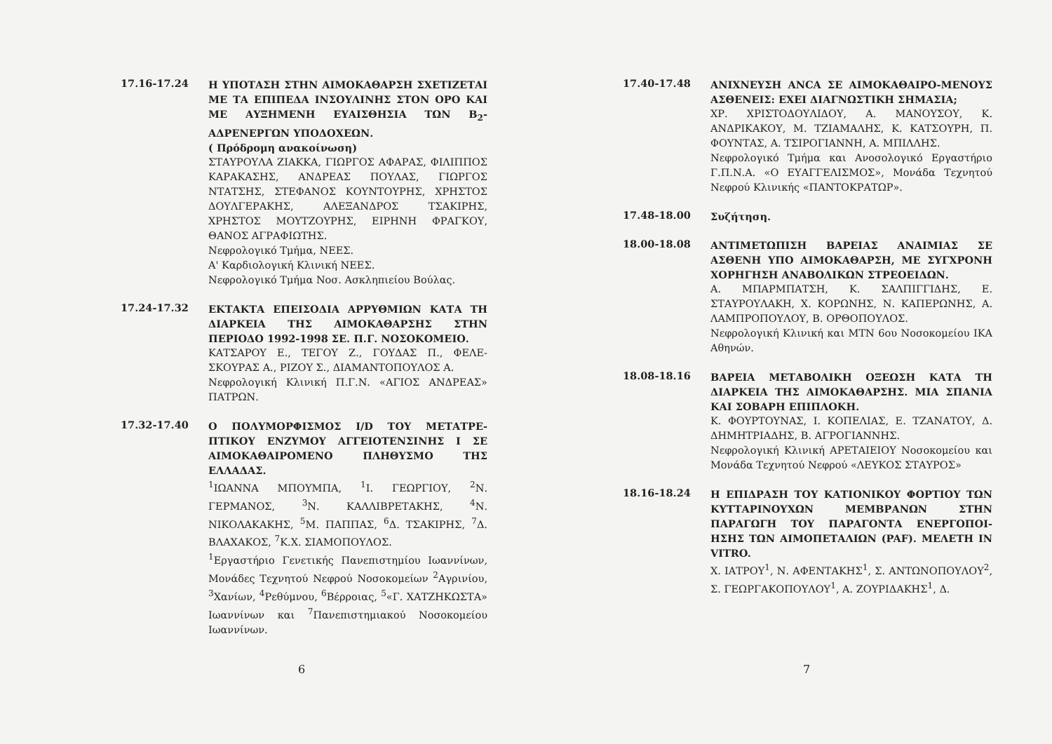17.16-17.24
Η ΥΠΟΤΑΣΗ ΣΤΗΝ ΑΙΜΟΚΑΘΑΡΣΗ ΣΧΕΤΙΖΕΤΑΙ ΜΕ ΤΑ ΕΠΙΠΕΔΑ ΙΝΣΟΥΛΙΝΗΣ ΣΤΟΝ ΟΡΟ ΚΑΙ ΜΕ ΑΥΞΗΜΕΝΗ ΕΥΑΙΣΘΗΣΙΑ ΤΩΝ Β<sub>2</sub>-ΑΔΡΕΝΕΡΓΩΝ ΥΠΟΔΟΧΕΩΝ.
( Πρόδρομη ανακοίνωση)
ΣΤΑΥΡΟΥΛΑ ΖΙΑΚΚΑ, ΓΙΩΡΓΟΣ ΑΦΑΡΑΣ, ΦΙΛΙΠΠΟΣ ΚΑΡΑΚΑΣΗΣ, ΑΝΔΡΕΑΣ ΠΟΥΛΑΣ, ΓΙΩΡΓΟΣ ΝΤΑΤΣΗΣ, ΣΤΕΦΑΝΟΣ ΚΟΥΝΤΟΥΡΗΣ, ΧΡΗΣΤΟΣ ΔΟΥΛΓΕΡΑΚΗΣ, ΑΛΕΞΑΝΔΡΟΣ ΤΣΑΚΙΡΗΣ, ΧΡΗΣΤΟΣ ΜΟΥΤΖΟΥΡΗΣ, ΕΙΡΗΝΗ ΦΡΑΓΚΟΥ, ΘΑΝΟΣ ΑΓΡΑΦΙΩΤΗΣ.
Νεφρολογικό Τμήμα, ΝΕΕΣ.
Α' Καρδιολογική Κλινική ΝΕΕΣ.
Νεφρολογικό Τμήμα Νοσ. Ασκληπιείου Βούλας.
17.24-17.32
ΕΚΤΑΚΤΑ ΕΠΕΙΣΟΔΙΑ ΑΡΡΥΘΜΙΩΝ ΚΑΤΑ ΤΗ ΔΙΑΡΚΕΙΑ ΤΗΣ ΑΙΜΟΚΑΘΑΡΣΗΣ ΣΤΗΝ ΠΕΡΙΟΔΟ 1992-1998 ΣΕ. Π.Γ. ΝΟΣΟΚΟΜΕΙΟ.
ΚΑΤΣΑΡΟΥ Ε., ΤΕΓΟΥ Ζ., ΓΟΥΔΑΣ Π., ΦΕΛΕ-ΣΚΟΥΡΑΣ Α., ΡΙΖΟΥ Σ., ΔΙΑΜΑΝΤΟΠΟΥΛΟΣ Α.
Νεφρολογική Κλινική Π.Γ.Ν. «ΑΓΙΟΣ ΑΝΔΡΕΑΣ» ΠΑΤΡΩΝ.
17.32-17.40
Ο ΠΟΛΥΜΟΡΦΙΣΜΟΣ I/D ΤΟΥ ΜΕΤΑΤΡΕ-ΠΤΙΚΟΥ ΕΝΖΥΜΟΥ ΑΓΓΕΙΟΤΕΝΣΙΝΗΣ Ι ΣΕ ΑΙΜΟΚΑΘΑΙΡΟΜΕΝΟ ΠΛΗΘΥΣΜΟ ΤΗΣ ΕΛΛΑΔΑΣ.
<sup>1</sup> ΙΩΑΝΝΑ ΜΠΟΥΜΠΑ, <sup>1</sup>Ι. ΓΕΩΡΓΙΟΥ, <sup>2</sup>Ν. ΓΕΡΜΑΝΟΣ, <sup>3</sup>Ν. ΚΑΛΛΙΒΡΕΤΑΚΗΣ, <sup>4</sup>Ν. ΝΙΚΟΛΑΚΑΚΗΣ, <sup>5</sup>Μ. ΠΑΠΠΑΣ, <sup>6</sup>Δ. ΤΣΑΚΙΡΗΣ, <sup>7</sup>Δ. ΒΛΑΧΑΚΟΣ, <sup>7</sup>Κ.Χ. ΣΙΑΜΟΠΟΥΛΟΣ.
<sup>1</sup> Εργαστήριο Γενετικής Πανεπιστημίου Ιωαννίνων, Μονάδες Τεχνητού Νεφρού Νοσοκομείων <sup>2</sup>Αγρινίου, <sup>3</sup>Χανίων, <sup>4</sup>Ρεθύμνου, <sup>6</sup>Βέρροιας, <sup>5</sup>«Γ. ΧΑΤΖΗΚΩΣΤΑ» Ιωαννίνων και <sup>7</sup>Πανεπιστημιακού Νοσοκομείου Ιωαννίνων.
6
17.40-17.48
ΑΝΙΧΝΕΥΣΗ ANCA ΣΕ ΑΙΜΟΚΑΘΑΙΡΟ-ΜΕΝΟΥΣ ΑΣΘΕΝΕΙΣ: ΕΧΕΙ ΔΙΑΓΝΩΣΤΙΚΗ ΣΗΜΑΣΙΑ;
ΧΡ. ΧΡΙΣΤΟΔΟΥΛΙΔΟΥ, Α. ΜΑΝΟΥΣΟΥ, Κ. ΑΝΔΡΙΚΑΚΟΥ, Μ. ΤΖΙΑΜΑΛΗΣ, Κ. ΚΑΤΣΟΥΡΗ, Π. ΦΟΥΝΤΑΣ, Α. ΤΣΙΡΟΓΙΑΝΝΗ, Α. ΜΠΙΛΛΗΣ.
Νεφρολογικό Τμήμα και Ανοσολογικό Εργαστήριο Γ.Π.Ν.Α. «Ο ΕΥΑΓΓΕΛΙΣΜΟΣ», Μονάδα Τεχνητού Νεφρού Κλινικής «ΠΑΝΤΟΚΡΑΤΩΡ».
17.48-18.00
Συζήτηση.
18.00-18.08
ΑΝΤΙΜΕΤΩΠΙΣΗ ΒΑΡΕΙΑΣ ΑΝΑΙΜΙΑΣ ΣΕ ΑΣΘΕΝΗ ΥΠΟ ΑΙΜΟΚΑΘΑΡΣΗ, ΜΕ ΣΥΓΧΡΟΝΗ ΧΟΡΗΓΗΣΗ ΑΝΑΒΟΛΙΚΩΝ ΣΤΡΕΟΕΙΔΩΝ.
Α. ΜΠΑΡΜΠΑΤΣΗ, Κ. ΣΑΛΠΙΓΓΙΔΗΣ, Ε. ΣΤΑΥΡΟΥΛΑΚΗ, Χ. ΚΟΡΩΝΗΣ, Ν. ΚΑΠΕΡΩΝΗΣ, Α. ΛΑΜΠΡΟΠΟΥΛΟΥ, Β. ΟΡΘΟΠΟΥΛΟΣ.
Νεφρολογική Κλινική και ΜΤΝ 6ου Νοσοκομείου ΙΚΑ Αθηνών.
18.08-18.16
ΒΑΡΕΙΑ ΜΕΤΑΒΟΛΙΚΗ ΟΞΕΩΣΗ ΚΑΤΑ ΤΗ ΔΙΑΡΚΕΙΑ ΤΗΣ ΑΙΜΟΚΑΘΑΡΣΗΣ. ΜΙΑ ΣΠΑΝΙΑ ΚΑΙ ΣΟΒΑΡΗ ΕΠΙΠΛΟΚΗ.
Κ. ΦΟΥΡΤΟΥΝΑΣ, Ι. ΚΟΠΕΛΙΑΣ, Ε. ΤΖΑΝΑΤΟΥ, Δ. ΔΗΜΗΤΡΙΑΔΗΣ, Β. ΑΓΡΟΓΙΑΝΝΗΣ.
Νεφρολογική Κλινική ΑΡΕΤΑΙΕΙΟΥ Νοσοκομείου και Μονάδα Τεχνητού Νεφρού «ΛΕΥΚΟΣ ΣΤΑΥΡΟΣ»
18.16-18.24
Η ΕΠΙΔΡΑΣΗ ΤΟΥ ΚΑΤΙΟΝΙΚΟΥ ΦΟΡΤΙΟΥ ΤΩΝ ΚΥΤΤΑΡΙΝΟΥΧΩΝ ΜΕΜΒΡΑΝΩΝ ΣΤΗΝ ΠΑΡΑΓΩΓΗ ΤΟΥ ΠΑΡΑΓΟΝΤΑ ΕΝΕΡΓΟΠΟΙ-ΗΣΗΣ ΤΩΝ ΑΙΜΟΠΕΤΑΛΙΩΝ (PAF). ΜΕΛΕΤΗ IN VITRO.
Χ. ΙΑΤΡΟΥ<sup>1</sup>, Ν. ΑΦΕΝΤΑΚΗΣ<sup>1</sup>, Σ. ΑΝΤΩΝΟΠΟΥΛΟΥ<sup>2</sup>, Σ. ΓΕΩΡΓΑΚΟΠΟΥΛΟΥ<sup>1</sup>, Α. ΖΟΥΡΙΔΑΚΗΣ<sup>1</sup>, Δ.
7